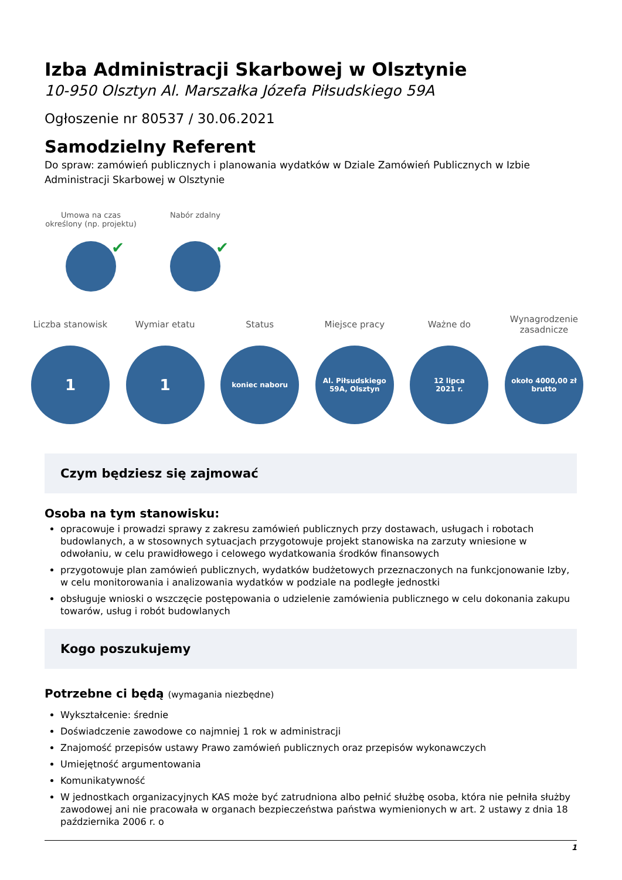Izba Administracji Skarbowej w Olsztynie
10-950 Olsztyn Al. Marszałka Józefa Piłsudskiego 59A
Ogłoszenie nr 80537 / 30.06.2021
Samodzielny Referent
Do spraw: zamówień publicznych i planowania wydatków w Dziale Zamówień Publicznych w Izbie Administracji Skarbowej w Olsztynie
Umowa na czas określony (np. projektu)
✔
Nabór zdalny
✔
Liczba stanowisk
1
Wymiar etatu
1
Status
koniec naboru
Miejsce pracy
Al. Piłsudskiego
59A, Olsztyn
Ważne do
12 lipca
2021 r.
Wynagrodzenie zasadnicze
około 4000,00 zł
brutto
Czym będziesz się zajmować
Osoba na tym stanowisku:
opracowuje i prowadzi sprawy z zakresu zamówień publicznych przy dostawach, usługach i robotach budowlanych, a w stosownych sytuacjach przygotowuje projekt stanowiska na zarzuty wniesione w odwołaniu, w celu prawidłowego i celowego wydatkowania środków finansowych
przygotowuje plan zamówień publicznych, wydatków budżetowych przeznaczonych na funkcjonowanie Izby, w celu monitorowania i analizowania wydatków w podziale na podległe jednostki
obsługuje wnioski o wszczęcie postępowania o udzielenie zamówienia publicznego w celu dokonania zakupu towarów, usług i robót budowlanych
Kogo poszukujemy
Potrzebne ci będą (wymagania niezbędne)
Wykształcenie: średnie
Doświadczenie zawodowe co najmniej 1 rok w administracji
Znajomość przepisów ustawy Prawo zamówień publicznych oraz przepisów wykonawczych
Umiejętność argumentowania
Komunikatywność
W jednostkach organizacyjnych KAS może być zatrudniona albo pełnić służbę osoba, która nie pełniła służby zawodowej ani nie pracowała w organach bezpieczeństwa państwa wymienionych w art. 2 ustawy z dnia 18 października 2006 r. o
1